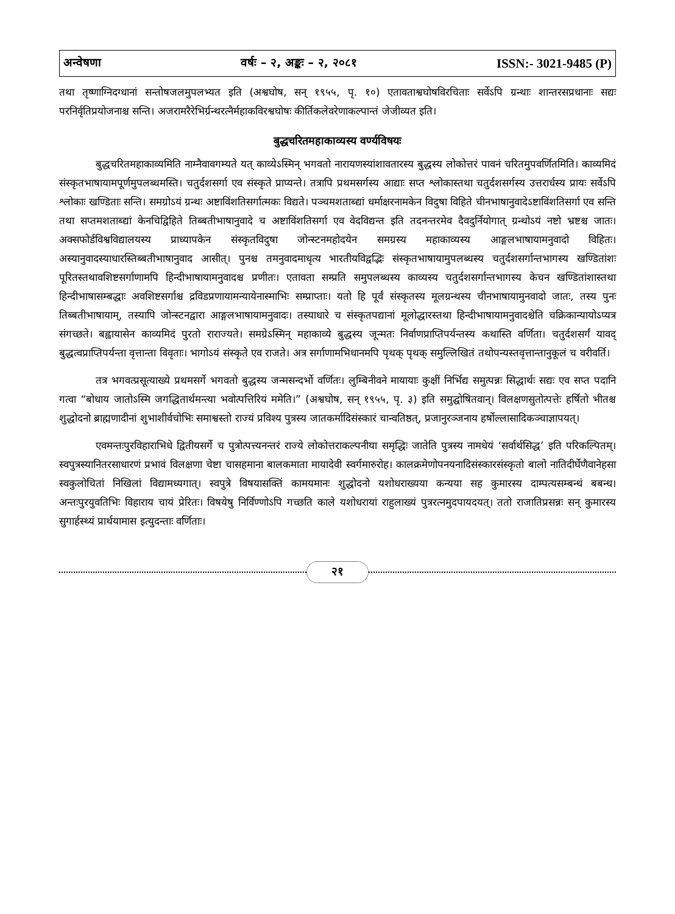अन्वेषणा वर्षः – २, अङ्कः – २, २०८१ ISSN:- 3021-9485 (P)
तथा तृष्णाग्निदग्धानां सन्तोषजलमुपलभ्यत इति (अश्वघोष, सन् १९५५, पृ. १०) एतावताश्वघोषविरचिताः सर्वेऽपि ग्रन्थाः शान्तरसप्रधानाः सद्यः परनिर्वृतिप्रयोजनाश्च सन्ति। अजरामरैरेभिर्ग्रन्थरत्नैर्महाकविरश्वघोषः कीर्तिकलेवरेणाकल्पान्तं जेजीव्यत इति।
बुद्धचरितमहाकाव्यस्य वर्ण्यविषयः
बुद्धचरितमहाकाव्यमिति नाम्नैवावगम्यते यत् काव्येऽस्मिन् भगवतो नारायणस्यांशावतारस्य बुद्धस्य लोकोत्तरं पावनं चरितमुपवर्णितमिति। काव्यमिदं संस्कृतभाषायामपूर्णमुपलब्धमस्ति। चतुर्दशसर्गा एव संस्कृते प्राप्यन्ते। तत्रापि प्रथमसर्गस्य आद्याः सप्त श्लोकास्तथा चतुर्दशसर्गस्य उत्तरार्धस्य प्रायः सर्वेऽपि श्लोकाः खण्डिताः सन्ति। समग्रोऽयं ग्रन्थः अष्टाविंशतिसर्गात्मकः विद्यते। पञ्चमशताब्द्यां धर्माक्षरनामकेन विदुषा विहिते चीनभाषानुवादेऽष्टाविंशतिसर्गा एव सन्ति तथा सप्तमशताब्द्यां केनचिद्विहिते तिब्बतीभाषानुवादे च अष्टाविंशतिसर्गा एव वेदविद्यन्त इति तदनन्तरमेव दैवदुर्नियोगात् ग्रन्थोऽयं नष्टो भ्रष्टश्च जातः। अक्सफोर्डविश्वविद्यालयस्य प्राध्यापकेन संस्कृतविदुषा जोन्स्टनमहोदयेन समग्रस्य महाकाव्यस्य आङ्गलभाषायामनुवादो विहितः। अस्यानुवादस्याधारस्तिब्बतीभाषानुवाद आसीत्। पुनश्च तमनुवादमाधृत्य भारतीयविद्वद्भिः संस्कृतभाषायामुपलब्धस्य चतुर्दशसर्गान्तभागस्य खण्डितांशः पूरितस्तथावशिष्टसर्गाणामपि हिन्दीभाषायामनुवादश्च प्रणीतः। एतावता सम्प्रति समुपलब्धस्य काव्यस्य चतुर्दशसर्गान्तभागस्य केचन खण्डितांशास्तथा हिन्दीभाषासम्बद्धाः अवशिष्टसर्गाश्च द्रविडप्रणायामन्यायेनास्माभिः सम्प्राप्ताः। यतो हि पूर्वं संस्कृतस्य मूलग्रन्थस्य चीनभाषायामुनवादो जातः, तस्य पुनः तिब्बतीभाषायाम्, तस्यापि जोन्स्टनद्वारा आङ्गलभाषायामनुवादः। तस्याधारे च संस्कृतपद्यानां मूलोद्धारस्तथा हिन्दीभाषायामनुवादश्चेति चक्रिकान्यायोऽप्यत्र संगच्छते। बह्वायासेन काव्यमिदं पुरतो राराज्यते। समग्रेऽस्मिन् महाकाव्ये बुद्धस्य जून्मतः निर्वाणप्राप्तिपर्यन्तस्य कथास्ति वर्णिता। चतुर्दशसर्गं यावद् बुद्धत्वप्राप्तिपर्यन्ता वृत्तान्ता विवृताः। भागोऽयं संस्कृते एव राजते। अत्र सर्गाणामभिधानमपि पृथक् पृथक् समुल्लिखितं तथोपन्यस्तवृत्तान्तानुकूलं च वरीवर्ति।
तत्र भगवत्प्रसूत्याख्ये प्रथमसर्गे भगवतो बुद्धस्य जन्मसन्दर्भो वर्णितः। लुम्बिनीवने मायायाः कुक्षीं निर्भिद्य समुत्पन्नः सिद्धार्थः सद्यः एव सप्त पदानि गत्वा “बोधाय जातोऽस्मि जगद्धितार्थमन्त्या भवोत्पत्तिरियं ममेति।” (अश्वघोष, सन् १९५५, पृ. ३) इति समुद्घोषितवान्। विलक्षणसुतोत्पत्तेः हर्षितो भीतश्च शुद्धोदनो ब्राह्मणादीनां शुभाशीर्वचोभिः समाश्वस्तो राज्यं प्रविश्य पुत्रस्य जातकर्मादिसंस्कारं चान्वतिष्ठत्, प्रजानुरञ्जनाय हर्षोल्लासादिकञ्चाज्ञापयत्।
एवमन्तःपुरविहाराभिधे द्वितीयसर्गे च पुत्रोत्पत्त्यनन्तरं राज्ये लोकोत्तराकल्पनीया समृद्धिः जातेति पुत्रस्य नामधेयं ‘सर्वार्थसिद्ध’ इति परिकल्पितम्। स्वपुत्रस्यानितरसाधारणं प्रभावं विलक्षणा चेष्टा चासहमाना बालकमाता मायादेवी स्वर्गमारुरोह। कालक्रमेणोपनयनादिसंस्कारसंस्कृतो बालो नातिदीर्घेणैवानेहसा स्वकुलोचितां निखिलां विद्यामध्यगात्। स्वपुत्रे विषयासक्तिं कामयमानः शुद्धोदनो यशोधराख्यया कन्यया सह कुमारस्य दाम्पत्यसम्बन्धं बबन्ध। अन्तःपुरयुवतिभिः विहाराय चायं प्रेरितः। विषयेषु निर्विण्णोऽपि गच्छति काले यशोधरायां राहुलाख्यं पुत्ररत्नमुदपायदयत्। ततो राजातिप्रसन्नः सन् कुमारस्य सुगार्हस्थ्यं प्रार्थयामास इत्युदन्ताः वर्णिताः।
२१